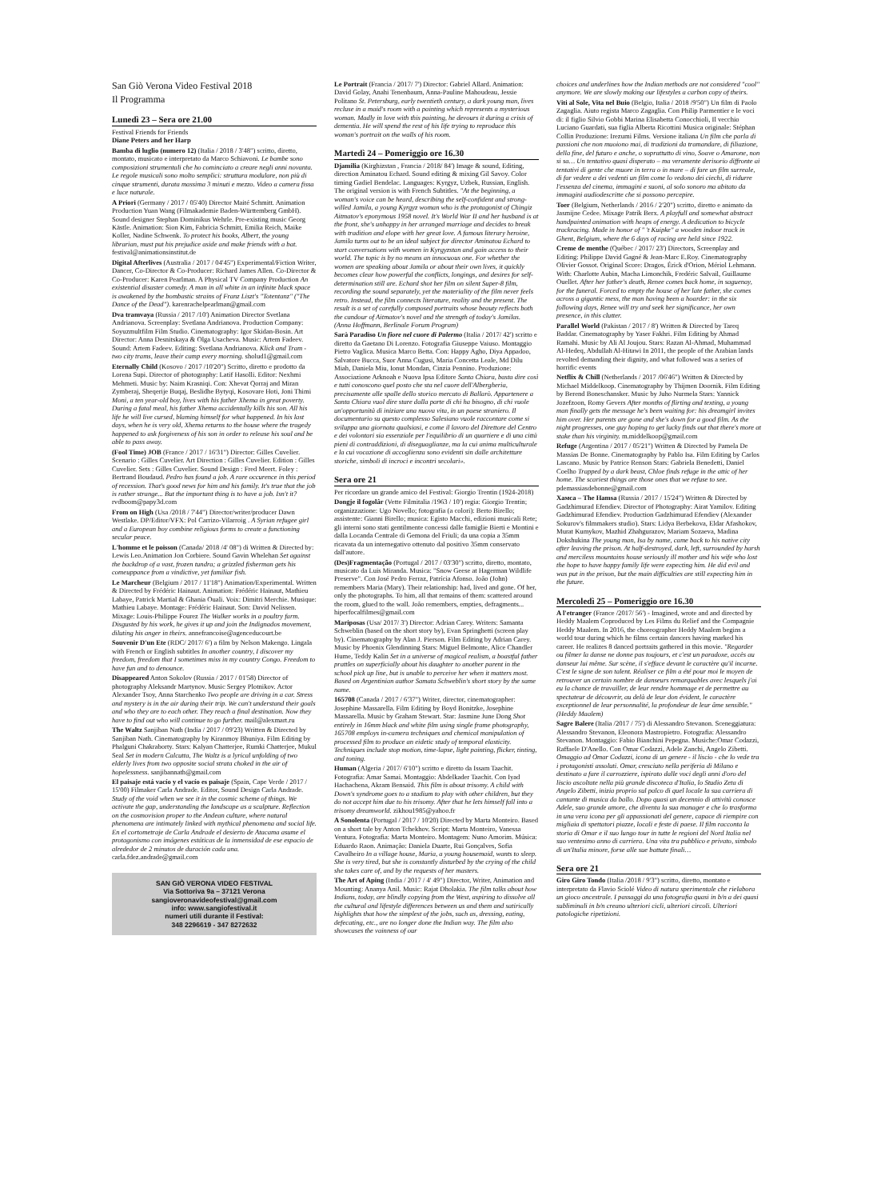San Giò Verona Video Festival 2018
Il Programma
Lunedì 23 – Sera ore 21.00
Festival Friends for Friends
Diane Peters and her Harp
Bamba di luglio (numero 12) (Italia / 2018 / 3'48") scritto, diretto, montato, musicato e interpretato da Marco Schiavoni. Le bambe sono composizioni strumentali che ho cominciato a creare negli anni novanta. Le regole musicali sono molto semplici: struttura modulare, non più di cinque strumenti, durata massima 3 minuti e mezzo. Video a camera fissa e luce naturale.
A Priori (Germany / 2017 / 05'40) Director Maité Schmitt. Animation Production Yuan Wang (Filmakademie Baden-Württemberg GmbH). Sound designer Stephan Dominikus Wehrle. Pre-existing music Georg Kästle. Animation: Sion Kim, Fabricia Schmitt, Emilia Reich, Maike Koller, Nadine Schwenk. To protect his books, Albert, the young librarian, must put his prejudice aside and make friends with a bat. festival@animationsinstitut.de
Digital Afterlives (Australia / 2017 / 04'45") Experimental/Fiction Writer, Dancer, Co-Director & Co-Producer: Richard James Allen. Co-Director & Co-Producer: Karen Pearlman. A Physical TV Company Production An existential disaster comedy. A man in all white in an infinite black space is awakened by the bombastic strains of Franz Liszt's "Totentanz" ("The Dance of the Dead"). karenrachelpearlman@gmail.com
Dva tramvaya (Russia / 2017 /10') Animation Director Svetlana Andrianova. Screenplay: Svetlana Andrianova. Production Company: Soyuzmultfilm Film Studio. Cinematography: Igor Skidan-Bosin. Art Director: Anna Desnitskaya & Olga Usacheva. Music: Artem Fadeev. Sound: Artem Fadeev. Editing: Svetlana Andrianova. Klick and Tram - two city trams, leave their camp every morning. sholud1@gmail.com
Eternally Child (Kosovo / 2017 /10'20") Scritto, diretto e prodotto da Lorena Supi. Director of photography: Latif Hasolli. Editor: Nexhmi Mehmeti. Music by: Naim Krasniqi. Con: Xhevat Qorraj and Miran Zymberaj, Sheqerije Buqaj, Beslidhe Bytyqi, Kosovare Hoti, Joni Thimi Moni, a ten year-old boy, lives with his father Xhema in great poverty. During a fatal meal, his father Xhema accidentally kills his son. All his life he will live cursed, blaming himself for what happened. In his last days, when he is very old, Xhema returns to the house where the tragedy happened to ask forgiveness of his son in order to release his soul and be able to pass away.
(Fool Time) JOB (France / 2017 / 16'31") Director: Gilles Cuvelier. Scenario : Gilles Cuvelier. Art Direction : Gilles Cuvelier. Edition : Gilles Cuvelier. Sets : Gilles Cuvelier. Sound Design : Fred Meert. Foley : Bertrand Boudaud. Pedro has found a job. A rare occurence in this period of recession. That's good news for him and his family. It's true that the job is rather strange... But the important thing is to have a job. Isn't it? rvdboom@papy3d.com
From on High (Usa /2018 / 7'44") Director/writer/producer Dawn Westlake. DP/Editor/VFX: Pol Carrizo-Vilarroig . A Syrian refugee girl and a European boy combine religious forms to create a functioning secular peace.
L'homme et le poisson (Canada/ 2018 /4' 08") di Written & Directed by: Lewis Leo.Animation Jon Corbiere. Sound Gavin Whelehan Set against the backdrop of a vast, frozen tundra; a grizzled fisherman gets his comeuppance from a vindictive, yet familiar fish.
Le Marcheur (Belgium / 2017 / 11'18") Animation/Experimental. Written & Directed by Frédéric Hainaut. Animation: Frédéric Hainaut, Mathieu Labaye, Patrick Martial & Ghania Ouali. Voix: Dimitri Merchie. Musique: Mathieu Labaye. Montage: Frédéric Hainaut. Son: David Nelissen. Mixage: Louis-Philippe Fourez The Walker works in a poultry farm. Disgusted by his work, he gives it up and join the Indignados movement, diluting his anger in theirs. annefrancoise@agenceducourt.be
Souvenir D'un Ete (RDC/ 2017/ 6') a film by Nelson Makengo. Lingala with French or English subtitles In another country, I discover my freedom, freedom that I sometimes miss in my country Congo. Freedom to have fun and to denounce.
Disappeared Anton Sokolov (Russia / 2017 / 01'58) Director of photography Aleksandr Martynov. Music Sergey Plotnikov. Actor Alexander Tsoy, Anna Starchenko Two people are driving in a car. Stress and mystery is in the air during their trip. We can't understand their goals and who they are to each other. They reach a final destination. Now they have to find out who will continue to go further. mail@alexmart.ru
The Waltz Sanjiban Nath (India / 2017 / 09'23) Written & Directed by Sanjiban Nath. Cinematography by Kiranmoy Bhuniya. Film Editing by Phalguni Chakraborty. Stars: Kalyan Chatterjee, Rumki Chatterjee, Mukul Seal Set in modern Calcutta, The Waltz is a lyrical unfolding of two elderly lives from two opposite social strata choked in the air of hopelessness. sanjibannath@gmail.com
El paisaje está vacío y el vacío es paisaje (Spain, Cape Verde / 2017 / 15'00) Filmaker Carla Andrade. Editor, Sound Design Carla Andrade. Study of the void when we see it in the cosmic scheme of things. We activate the gap, understanding the landscape as a sculpture. Reflection on the cosmovision proper to the Andean culture, where natural phenomena are intimately linked with mythical phenomena and social life. En el cortometraje de Carla Andrade el desierto de Atacama asume el protagonismo con imágenes estáticas de la inmensidad de ese espacio de alrededor de 2 minutos de duración cada una. carla.fdez.andrade@gmail.com
SAN GIÒ VERONA VIDEO FESTIVAL
Via Sottoriva 9a – 37121 Verona
sangioveronavideofestival@gmail.com
info: www.sangiofestival.it
numeri utili durante il Festival:
348 2296619 - 347 8272632
Le Portrait (Francia / 2017/ 7') Director: Gabriel Allard. Animation: David Golay, Anahi Tenenbaum, Anna-Pauline Mahoudeau, Jessie Politano St. Petersburg, early twentieth century, a dark young man, lives recluse in a maid's room with a painting which represents a mysterious woman. Madly in love with this painting, he devours it during a crisis of dementia. He will spend the rest of his life trying to reproduce this woman's portrait on the walls of his room.
Martedì 24 – Pomeriggio ore 16.30
Djamilia (Kirghizstan , Francia / 2018/ 84') Image & sound, Editing, direction Aminatou Echard. Sound editing & mixing Gil Savoy. Color timing Gadiel Bendelac. Languages: Kyrgyz, Uzbek, Russian, English. The original version is with French Subtitles. "At the beginning, a woman's voice can be heard, describing the self-confident and strong-willed Jamila, a young Kyrgyz woman who is the protagonist of Chingiz Aitmatov's eponymous 1958 novel. It's World War II and her husband is at the front, she's unhappy in her arranged marriage and decides to break with tradition and elope with her great love. A famous literary heroine, Jamila turns out to be an ideal subject for director Aminatou Echard to start conversations with women in Kyrgyzstan and gain access to their world. The topic is by no means an innocuous one. For whether the women are speaking about Jamila or about their own lives, it quickly becomes clear how powerful the conflicts, longings, and desires for self-determination still are. Echard shot her film on silent Super-8 film, recording the sound separately, yet the materiality of the film never feels retro. Instead, the film connects literature, reality and the present. The result is a set of carefully composed portraits whose beauty reflects both the candour of Aitmatov's novel and the strength of today's Jamilas. (Anna Hoffmann, Berlinale Forum Program)
Sarà Paradiso Un fiore nel cuore di Palermo (Italia / 2017/ 42') scritto e diretto da Gaetano Di Lorenzo. Fotografia Giuseppe Vaiuso. Montaggio Pietro Vaglica. Musica Marco Betta. Con: Happy Agho, Diya Appadoo, Salvatore Bucca, Suor Anna Cugusi, Maria Concetta Leale, Md Dilu Miah, Daniela Miu, Ionut Mondan, Cinzia Pennino. Produzione: Associazione Arknoah e Nuova Ipsa Editore Santa Chiara, basta dire così e tutti conoscono quel posto che sta nel cuore dell'Albergheria, precisamente alle spalle dello storico mercato di Ballarò. Appartenere a Santa Chiara vuol dire stare dalla parte di chi ha bisogno, di chi vuole un'opportunità di iniziare una nuova vita, in un paese straniero. Il documentario su questo complesso Salesiano vuole raccontare come si sviluppa una giornata qualsiasi, e come il lavoro del Direttore del Centro e dei volontari sia essenziale per l'equilibrio di un quartiere e di una città pieni di contraddizioni, di diseguaglianze, ma la cui anima multiculturale e la cui vocazione di accoglienza sono evidenti sin dalle architetture storiche, simboli di incroci e incontri secolari».
Sera ore 21
Per ricordare un grande amico del Festival: Giorgio Trentin (1924-2018)
Dongje il fogolâr (Vette Filmitalia /1963 / 10') regia: Giorgio Trentin; organizzazione: Ugo Novello; fotografia (a colori): Berto Birello; assistente: Gianni Birello; musica: Egisto Macchi, edizioni musicali Rete; gli interni sono stati gentilmente concessi dalle famiglie Bierti e Montini e dalla Locanda Centrale di Gemona del Friuli; da una copia a 35mm ricavata da un internegativo ottenuto dal positivo 35mm conservato dall'autore.
(Des)Fragmentação (Portugal / 2017 / 03'30") scritto, diretto, montato, musicato da Luis Miranda. Musica: "Snow Geese at Hagerman Wildlife Preserve". Con José Pedro Ferraz, Patrícia Afonso. João (John) remembers Maria (Mary). Their relationship: had, lived and gone. Of her, only the photographs. To him, all that remains of them: scattered around the room, glued to the wall. João remembers, empties, defragments... hiperfocalfilmes@gmail.com
Mariposas (Usa/ 2017/ 3') Director: Adrian Carey. Writers: Samanta Schweblin (based on the short story by), Evan Springhetti (screen play by). Cinematography by Alan J. Pierson. Film Editing by Adrian Carey. Music by Phoenix Glendinning Stars: Miguel Belmonte, Alice Chandler Hume, Teddy Kalin Set in a universe of magical realism, a boastful father prattles on superficially about his daughter to another parent in the school pick up line, but is unable to perceive her when it matters most. Based on Argentinian author Samata Schweblin's short story by the same name.
165708 (Canada / 2017 / 6'37") Writer, director, cinematographer: Josephine Massarella. Film Editing by Boyd Bonitzke, Josephine Massarella. Music by Graham Stewart. Star: Jasmine June Dong Shot entirely in 16mm black and white film using single frame photography, 165708 employs in-camera techniques and chemical manipulation of processed film to produce an eidetic study of temporal elasticity. Techniques include stop motion, time-lapse, light painting, flicker, tinting, and toning.
Human (Algeria / 2017/ 6'10") scritto e diretto da Issam Taachit. Fotografia: Amar Samai. Montaggio: Abdelkader Taachit. Con Iyad Hachachena, Akram Bensaid. This film is about trisomy. A child with Down's syndrome goes to a stadium to play with other children, but they do not accept him due to his trisomy. After that he lets himself fall into a trisomy dreamworld. zikhou1985@yahoo.fr
A Sonolenta (Portugal / 2017 / 10'20) Directed by Marta Monteiro. Based on a short tale by Anton Tchekhov. Script: Marta Monteiro, Vanessa Ventura. Fotografia: Marta Monteiro. Montagem: Nuno Amorim. Música: Eduardo Raon. Animação: Daniela Duarte, Rui Gonçalves, Sofia Cavalheiro In a village house, Maria, a young housemaid, wants to sleep. She is very tired, but she is constantly disturbed by the crying of the child she takes care of, and by the requests of her masters.
The Art of Aping (India / 2017 / 4' 49") Director, Writer, Animation and Mounting: Ananya Anil. Music: Rajat Dholakia. The film talks about how Indians, today, are blindly copying from the West, aspiring to dissolve all the cultural and lifestyle differences between us and them and satirically highlights that how the simplest of the jobs, such as, dressing, eating, defecating, etc., are no longer done the Indian way. The film also showcases the vainness of our
choices and underlines how the Indian methods are not considered "cool" anymore. We are slowly making our lifestyles a carbon copy of theirs.
Viti al Sole, Vita nel Buio (Belgio, Italia / 2018 /9'50") Un film di Paolo Zagaglia. Aiuto regista Marco Zagaglia. Con Philip Parmentier e le voci di: il figlio Silvio Gobbi Marina Elisabetta Conocchioli, Il vecchio Luciano Guardati, sua figlia Alberta Ricottini Musica originale: Stéphan Collin Produzione: Irezumi Films. Versione italiana Un film che parla di passioni che non muoiono mai, di tradizioni da tramandare, di filiazione, della fine, del futuro e anche, o soprattutto di vino, Soave o Amarone, non si sa… Un tentativo quasi disperato – ma veramente derisorio diffronte ai tentativi di gente che muore in terra o in mare – di fare un film surreale, di far vedere a dei vedenti un film come lo vedono dei ciechi, di ridurre l'essenza del cinema, immagini e suoni, al solo sonoro ma abitato da immagini audiodescritte che si possono percepire.
Toer (Belgium, Netherlands / 2016 / 2'20") scritto, diretto e animato da Jasmijne Cedee. Mixage Patrik Berx. A playfull and somewhat abstract handpainted animation with heaps of energy. A dedication to bicycle trackracing. Made in honor of " 't Kuipke" a wooden indoor track in Ghent, Belgium, where the 6 days of racing are held since 1922.
Creme de menthe (Québec / 2017/ 23') Directors, Screenplay and Editing: Philippe David Gagné & Jean-Marc E.Roy. Cinematography Olivier Gossot. Original Score: Dragos, Érick d'Orion, Mériol Lehmann. With: Charlotte Aubin, Macha Limonchik, Fredéric Salvail, Guillaume Ouellet. After her father's death, Renee comes back home, in saguenay, for the funeral. Forced to empty the house of her late father, she comes across a gigantic mess, the man having been a hoarder: in the six following days, Renee will try and seek her significance, her own presence, in this clutter.
Parallel World (Pakistan / 2017 / 8') Written & Directed by Tareq Baddar. Cinematography by Yaser Fakhri. Film Editing by Ahmad Ramahi. Music by Ali Al Joujou. Stars: Razan Al-Ahmad, Muhammad Al-Hedeq, Abdullah Al-Hitawi In 2011, the people of the Arabian lands revolted demanding their dignity, and what followed was a series of horrific events
Netflix & Chill (Netherlands / 2017 /06'46") Written & Directed by Michael Middelkoop. Cinematography by Thijmen Doornik. Film Editing by Berend Boneschansker. Music by Juho Nurmela Stars: Yannick Jozefzoon, Romy Gevers After months of flirting and texting, a young man finally gets the message he's been waiting for: his dreamgirl invites him over. Her parents are gone and she's down for a good film. As the night progresses, one guy hoping to get lucky finds out that there's more at stake than his virginity. m.middelkoop@gmail.com
Refuge (Argentina / 2017 / 05'21") Written & Directed by Pamela De Massias De Bonne. Cinematography by Pablo Isa. Film Editing by Carlos Lascano. Music by Patrice Renson Stars: Gabriela Benedetti, Daniel Coelho Trapped by a dark beast, Chloe finds refuge in the attic of her home. The scariest things are those ones that we refuse to see. pdemassiasdebonne@gmail.com
Хамса – The Hamsa (Russia / 2017 / 15'24") Written & Directed by Gadzhimurad Efendiev. Director of Photography: Airat Yamilov. Editing Gadzhimurad Efendiev. Production Gadzhimurad Efendiev (Alexander Sokurov's filmmakers studio). Stars: Lidya Berbekova, Eldar Afashokov, Murat Kumykov, Mazhid Zhahgurazov, Mariam Sozaeva, Madina Dokshukina The young man, Isa by name, came back to his native city after leaving the prison. At half-destroyed, dark, left, surrounded by harsh and merciless mountains house seriously ill mother and his wife who lost the hope to have happy family life were expecting him. He did evil and was put in the prison, but the main difficulties are still expecting him in the future.
Mercoledì 25 – Pomeriggio ore 16.30
A l'etranger (France /2017/ 56') - Imagined, wrote and and directed by Heddy Maalem Coproduced by Les Films du Relief and the Compagnie Heddy Maalem. In 2016, the choreographer Heddy Maalem begins a world tour during which he films certain dancers having marked his career. He realizes 8 danced portraits gathered in this movie. "Regarder ou filmer la danse ne donne pas toujours, et c'est un paradoxe, accès au danseur lui même. Sur scène, il s'efface devant le caractère qu'il incarne. C'est le signe de son talent. Réaliser ce film a été pour moi le moyen de retrouver un certain nombre de danseurs remarquables avec lesquels j'ai eu la chance de travailler, de leur rendre hommage et de permettre au spectateur de découvrir, au delà de leur don évident, le caractère exceptionnel de leur personnalité, la profondeur de leur âme sensible." (Heddy Maalem)
Sagre Balere (Italia /2017 / 75') di Alessandro Stevanon. Sceneggiatura: Alessandro Stevanon, Eleonora Mastropietro. Fotografia: Alessandro Stevanon. Montaggio: Fabio Bianchini Pepegna. Musiche:Omar Codazzi, Raffaele D'Anello. Con Omar Codazzi, Adele Zanchi, Angelo Zibetti. Omaggio ad Omar Codazzi, icona di un genere - il liscio - che lo vede tra i protagonisti assoluti. Omar, cresciuto nella periferia di Milano e destinato a fare il carrozziere, ispirato dalle voci degli anni d'oro del liscio ascoltate nella più grande discoteca d'Italia, lo Studio Zeta di Angelo Zibetti, inizia proprio sul palco di quel locale la sua carriera di cantante di musica da ballo. Dopo quasi un decennio di attività conosce Adele, suo grande amore, che diventa la sua manager e che lo trasforma in una vera icona per gli appassionati del genere, capace di riempire con migliaia di spettatori piazze, locali e feste di paese. Il film racconta la storia di Omar e il suo lungo tour in tutte le regioni del Nord Italia nel suo ventesimo anno di carriera. Una vita tra pubblico e privato, simbolo di un'Italia minore, forse alle sue battute finali…
Sera ore 21
Giro Giro Tondo (Italia /2018 / 9'3") scritto, diretto, montato e interpretato da Flavio Sciolé Video di natura sperimentale che rielabora un gioco ancestrale. I passaggi da una fotografia quasi in b/n a dei quasi subliminali in b/n creano ulteriori cicli, ulteriori circoli. Ulteriori patologiche ripetizioni.